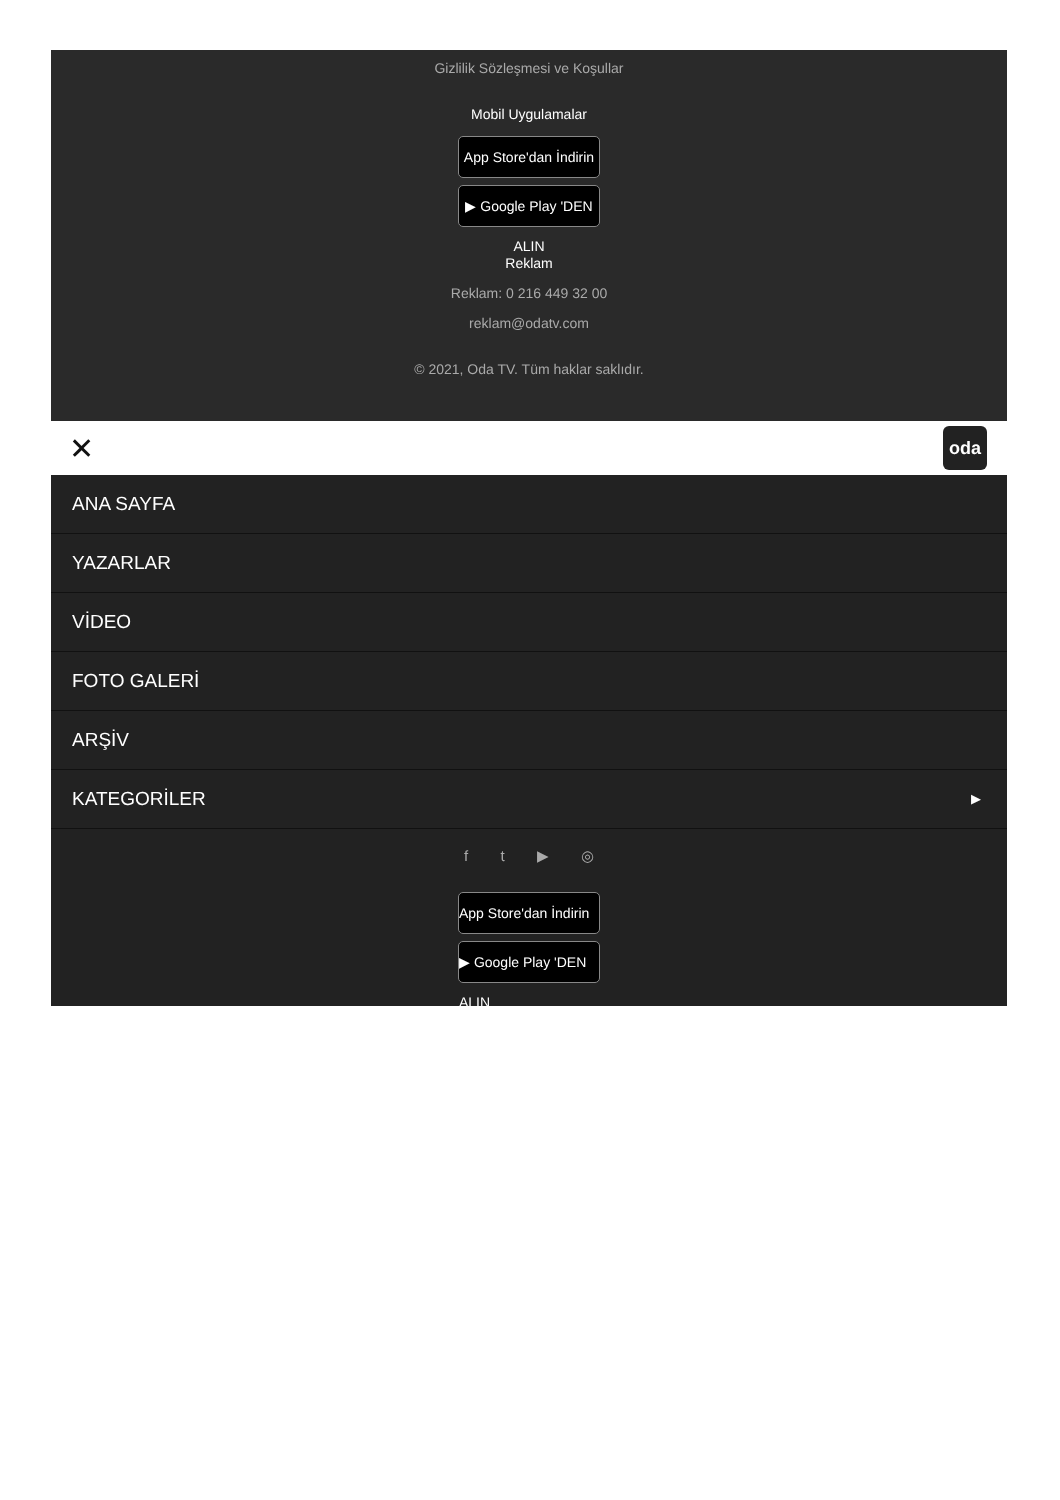Gizlilik Sözleşmesi ve Koşullar
Mobil Uygulamalar
App Store'dan İndirin
▶ Google Play 'DEN ALIN
Reklam
Reklam: 0 216 449 32 00
reklam@odatv.com
© 2021, Oda TV. Tüm haklar saklıdır.
✕ oda
ANA SAYFA
YAZARLAR
VİDEO
FOTO GALERİ
ARŞİV
KATEGORİLER ▶
f t ▶ ◎
App Store'dan İndirin
▶ Google Play 'DEN ALIN